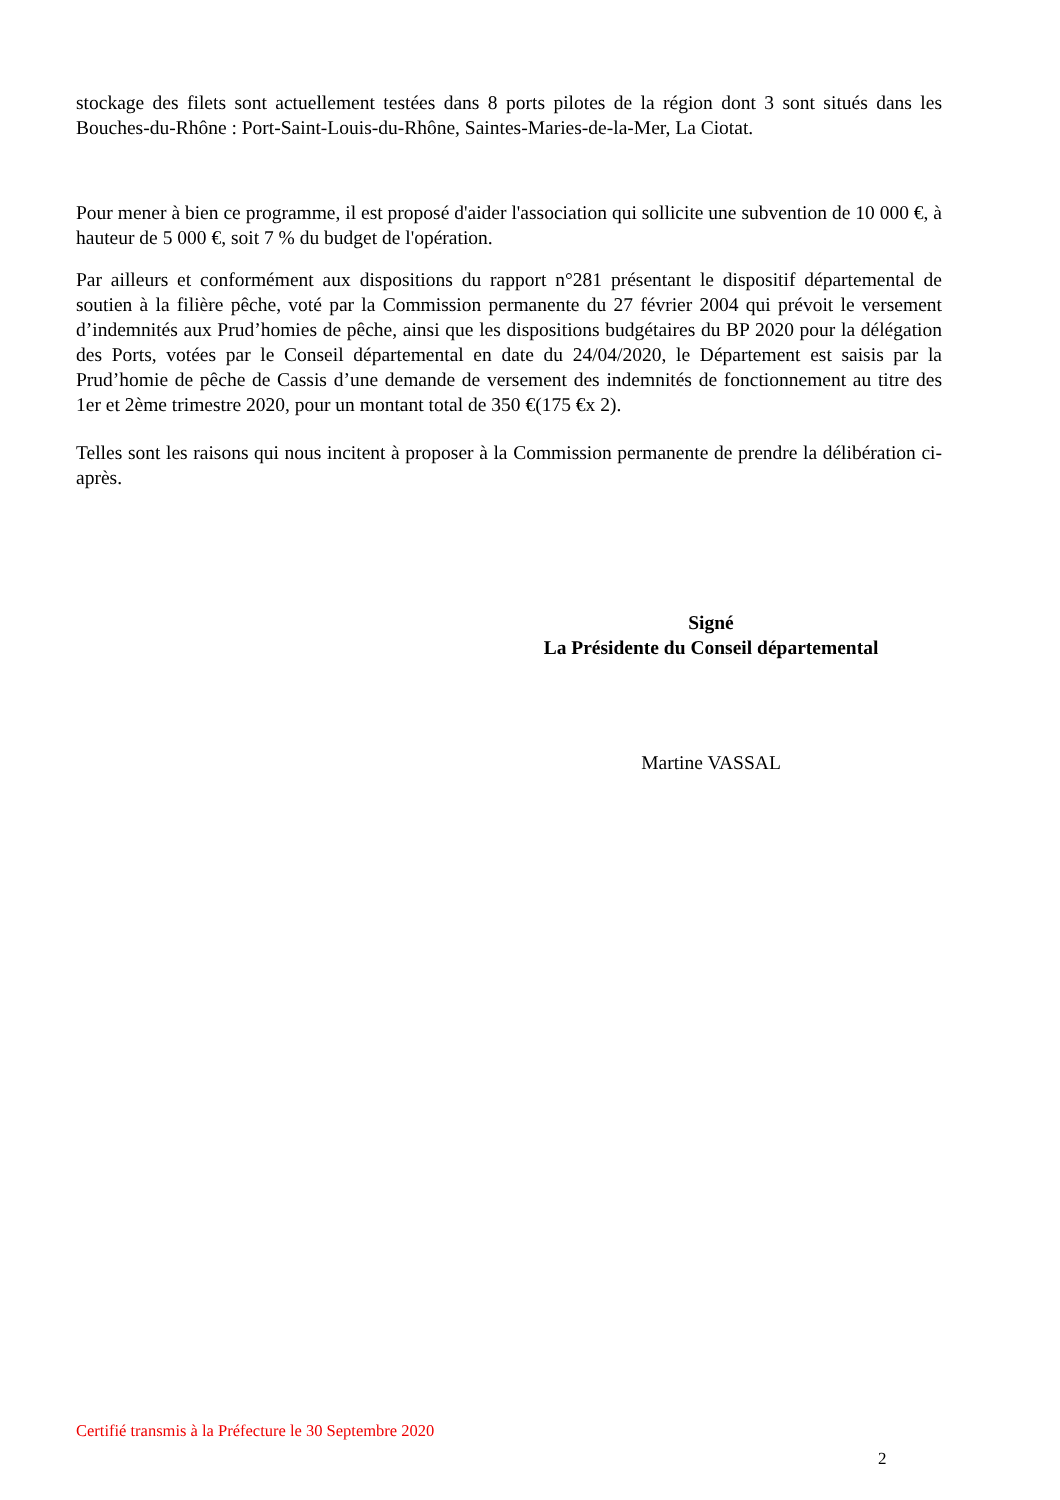stockage des filets sont actuellement testées dans 8 ports pilotes de la région dont 3 sont situés dans les Bouches-du-Rhône : Port-Saint-Louis-du-Rhône, Saintes-Maries-de-la-Mer, La Ciotat.
Pour mener à bien ce programme, il est proposé d'aider l'association qui sollicite une subvention de 10 000 €, à hauteur de 5 000 €, soit 7 % du budget de l'opération.
Par ailleurs et conformément aux dispositions du rapport n°281 présentant le dispositif départemental de soutien à la filière pêche, voté par la Commission permanente du 27 février 2004 qui prévoit le versement d’indemnités aux Prud’homies de pêche, ainsi que les dispositions budgétaires du BP 2020 pour la délégation des Ports, votées par le Conseil départemental en date du 24/04/2020, le Département est saisis par la Prud’homie de pêche de Cassis d’une demande de versement des indemnités de fonctionnement au titre des 1er et 2ème trimestre 2020, pour un montant total de 350 €(175 €x 2).
Telles sont les raisons qui nous incitent à proposer à la Commission permanente de prendre la délibération ci-après.
Signé
La Présidente du Conseil départemental
Martine VASSAL
Certifié transmis à la Préfecture le 30 Septembre 2020
2